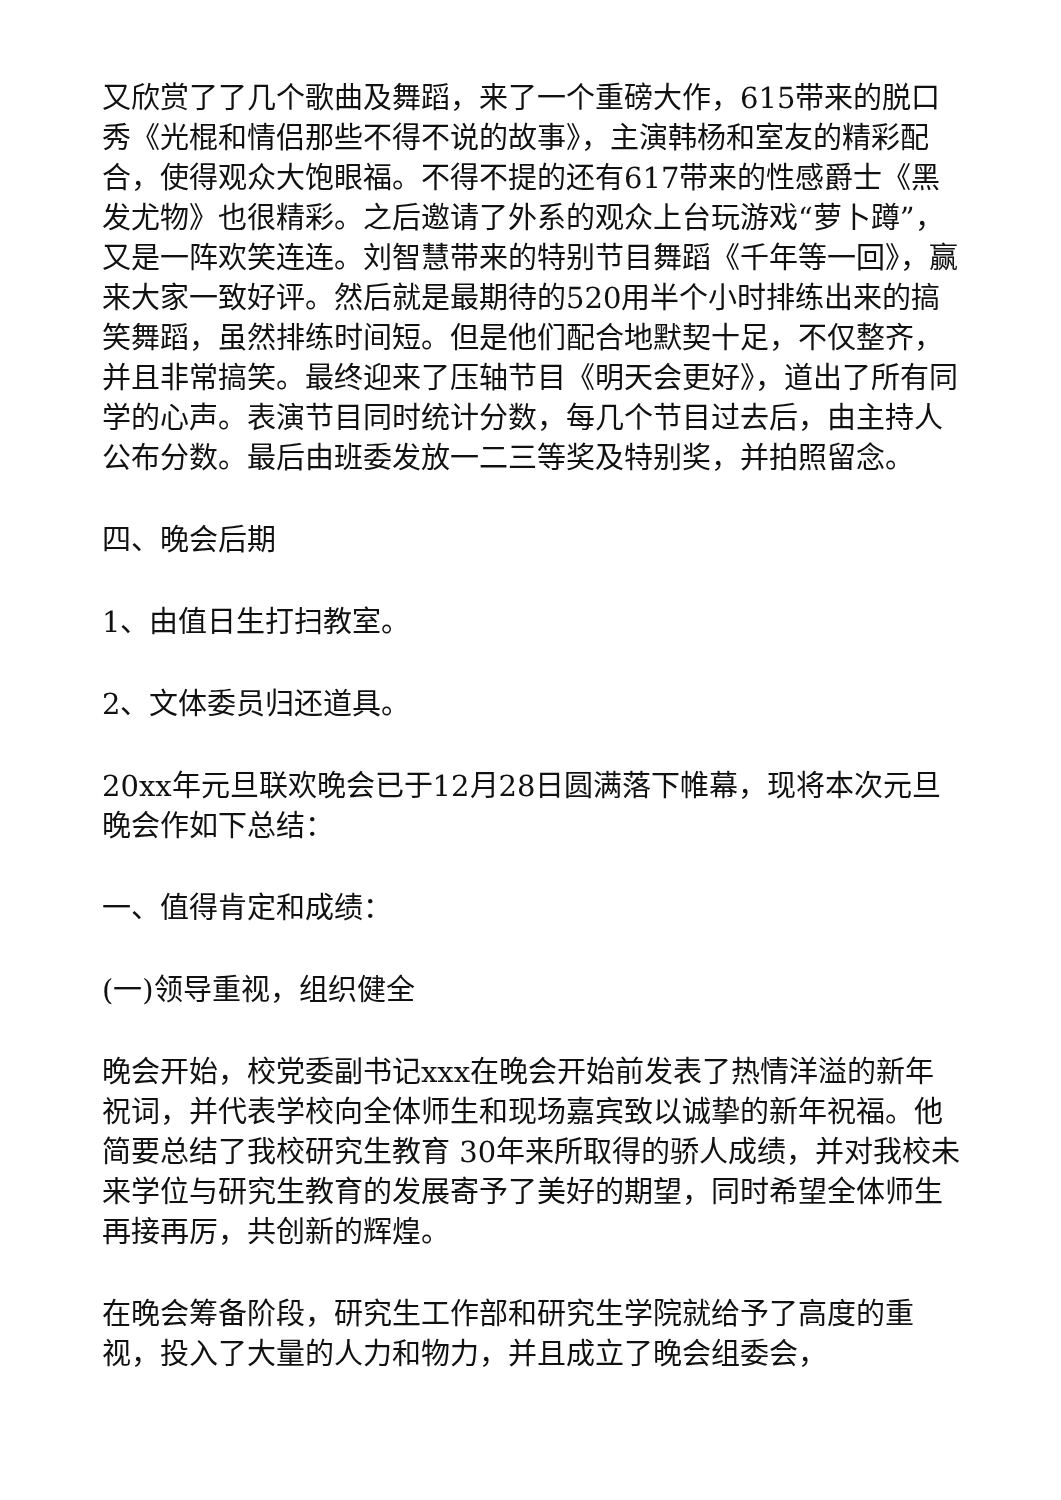又欣赏了了几个歌曲及舞蹈，来了一个重磅大作，615带来的脱口秀《光棍和情侣那些不得不说的故事》，主演韩杨和室友的精彩配合，使得观众大饱眼福。不得不提的还有617带来的性感爵士《黑发尤物》也很精彩。之后邀请了外系的观众上台玩游戏“萝卜蹲”，又是一阵欢笑连连。刘智慧带来的特别节目舞蹈《千年等一回》，赢来大家一致好评。然后就是最期待的520用半个小时排练出来的搞笑舞蹈，虽然排练时间短。但是他们配合地默契十足，不仅整齐，并且非常搞笑。最终迎来了压轴节目《明天会更好》，道出了所有同学的心声。表演节目同时统计分数，每几个节目过去后，由主持人公布分数。最后由班委发放一二三等奖及特别奖，并拍照留念。
四、晚会后期
1、由值日生打扫教室。
2、文体委员归还道具。
20xx年元旦联欢晚会已于12月28日圆满落下帷幕，现将本次元旦晚会作如下总结：
一、值得肯定和成绩：
(一)领导重视，组织健全
晚会开始，校党委副书记xxx在晚会开始前发表了热情洋溢的新年祝词，并代表学校向全体师生和现场嘉宾致以诚挚的新年祝福。他简要总结了我校研究生教育 30年来所取得的骄人成绩，并对我校未来学位与研究生教育的发展寄予了美好的期望，同时希望全体师生再接再厉，共创新的辉煌。
在晚会筹备阶段，研究生工作部和研究生学院就给予了高度的重视，投入了大量的人力和物力，并且成立了晚会组委会，